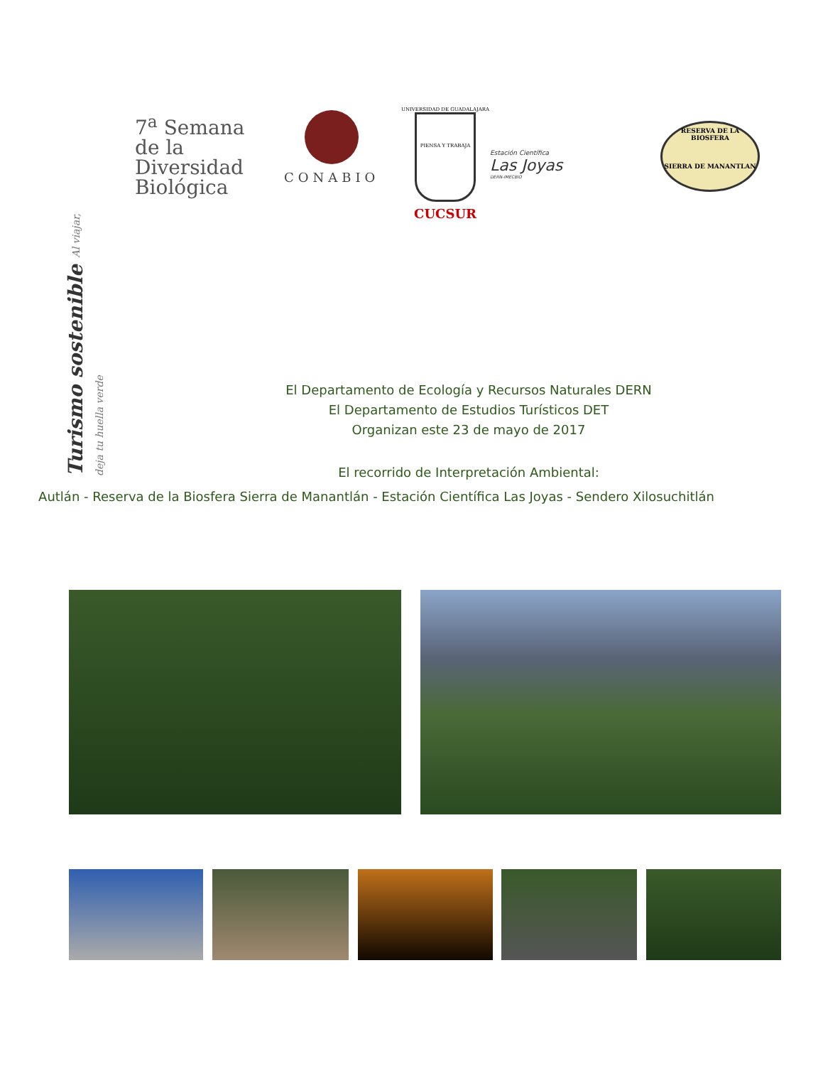7<sup>a</sup> Semana de la
Diversidad
Biológica
Turismo sostenible Al viajar, deja tu huella verde
CONABIO
UNIVERSIDAD DE GUADALAJARA
PIENSA Y TRABAJA
CUCSUR
Estación Científica
Las Joyas
DERN-IMECBIO
RESERVA DE LA BIOSFERA
SIERRA DE MANANTLAN
El Departamento de Ecología y Recursos Naturales DERN
El Departamento de Estudios Turísticos DET
Organizan este 23 de mayo de 2017
El recorrido de Interpretación Ambiental:
Autlán - Reserva de la Biosfera Sierra de Manantlán - Estación Científica Las Joyas - Sendero Xilosuchitlán